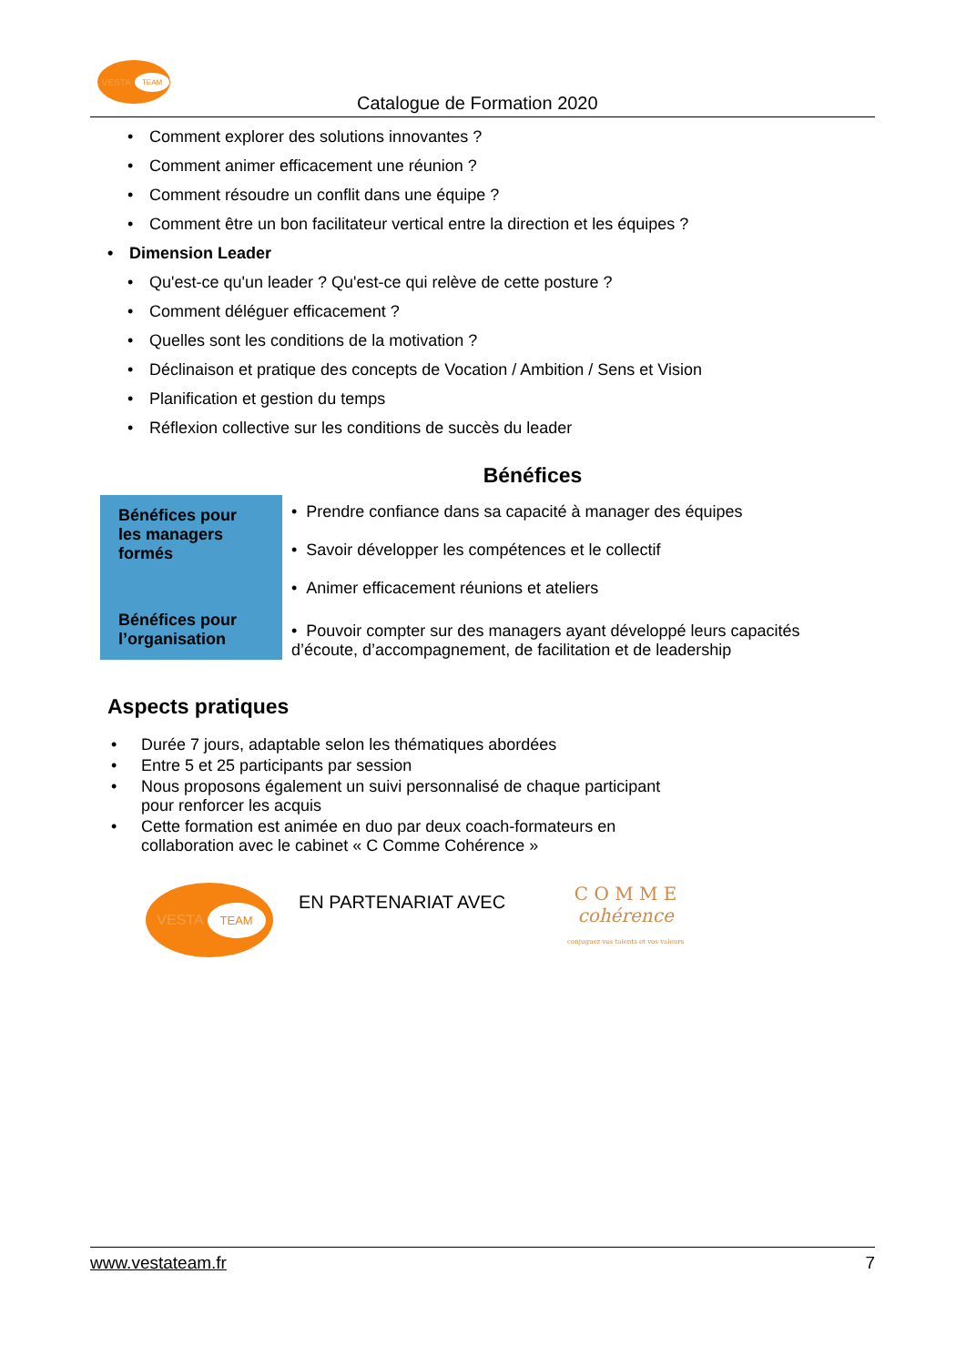VESTA TEAM
Catalogue de Formation 2020
• Comment explorer des solutions innovantes ?
• Comment animer efficacement une réunion ?
• Comment résoudre un conflit dans une équipe ?
• Comment être un bon facilitateur vertical entre la direction et les équipes ?
• Dimension Leader
• Qu'est-ce qu'un leader ? Qu'est-ce qui relève de cette posture ?
• Comment déléguer efficacement ?
• Quelles sont les conditions de la motivation ?
• Déclinaison et pratique des concepts de Vocation / Ambition / Sens et Vision
• Planification et gestion du temps
• Réflexion collective sur les conditions de succès du leader
Bénéfices
| Bénéfices pour les managers formés | • Prendre confiance dans sa capacité à manager des équipes • Savoir développer les compétences et le collectif • Animer efficacement réunions et ateliers |
| Bénéfices pour l’organisation | • Pouvoir compter sur des managers ayant développé leurs capacités d’écoute, d’accompagnement, de facilitation et de leadership |
Aspects pratiques
• Durée 7 jours, adaptable selon les thématiques abordées
• Entre 5 et 25 participants par session
• Nous proposons également un suivi personnalisé de chaque participant
pour renforcer les acquis
• Cette formation est animée en duo par deux coach-formateurs en
collaboration avec le cabinet « C Comme Cohérence »
VESTA TEAM
EN PARTENARIAT AVEC
C O M M E
cohérence
conjuguez vos talents et vos valeurs
www.vestateam.fr 7